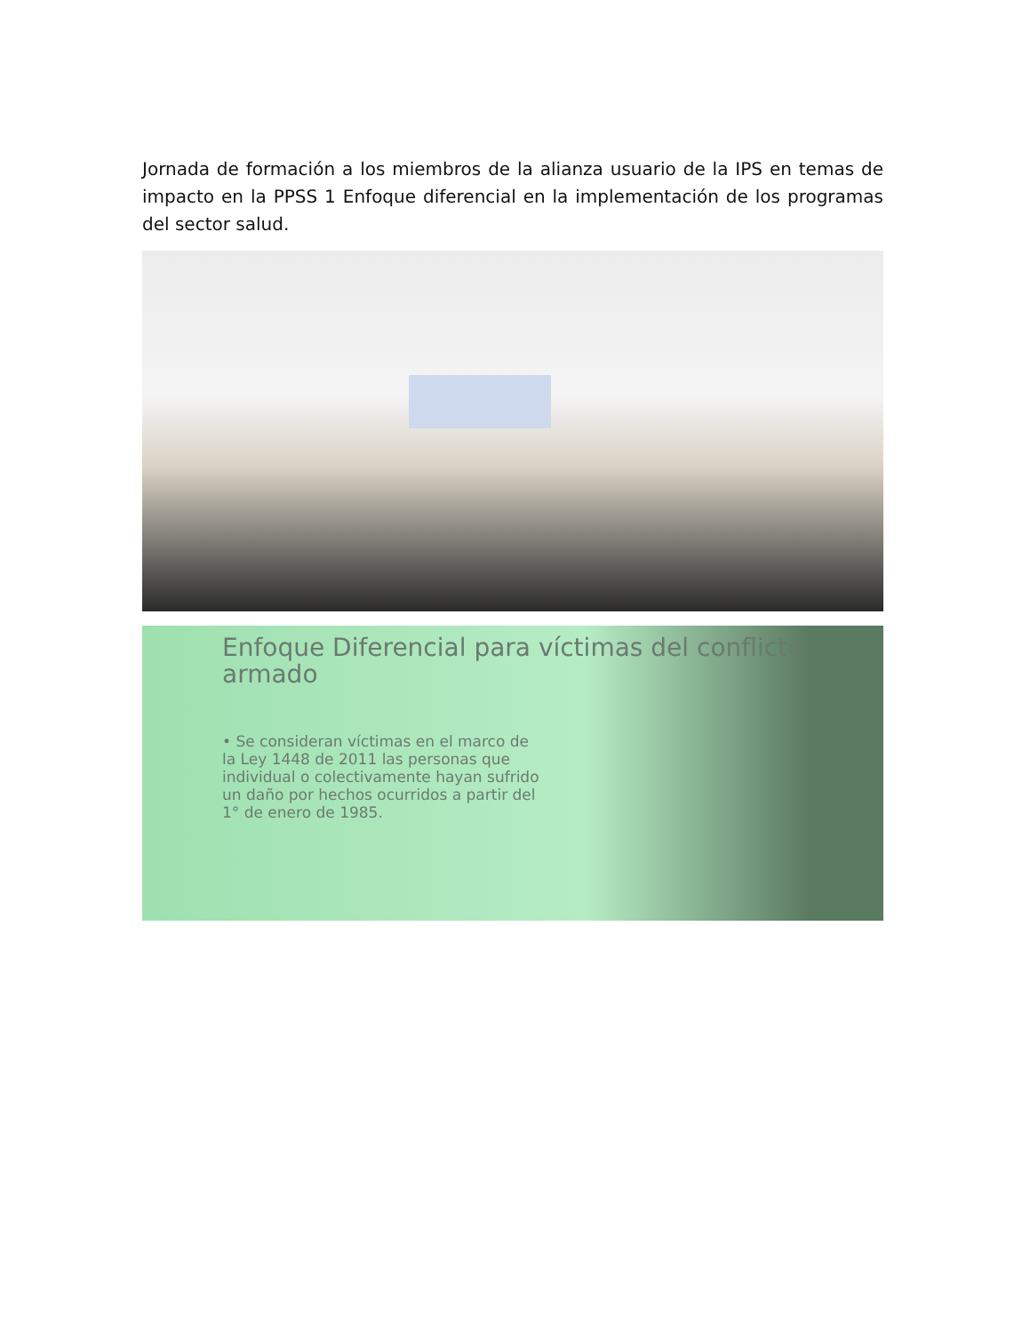Jornada de formación a los miembros de la alianza usuario de la IPS en temas de impacto en la PPSS 1 Enfoque diferencial en la implementación de los programas del sector salud.
Enfoque Diferencial para víctimas del conflicto armado
• Se consideran víctimas en el marco de la Ley 1448 de 2011 las personas que individual o colectivamente hayan sufrido un daño por hechos ocurridos a partir del 1° de enero de 1985.